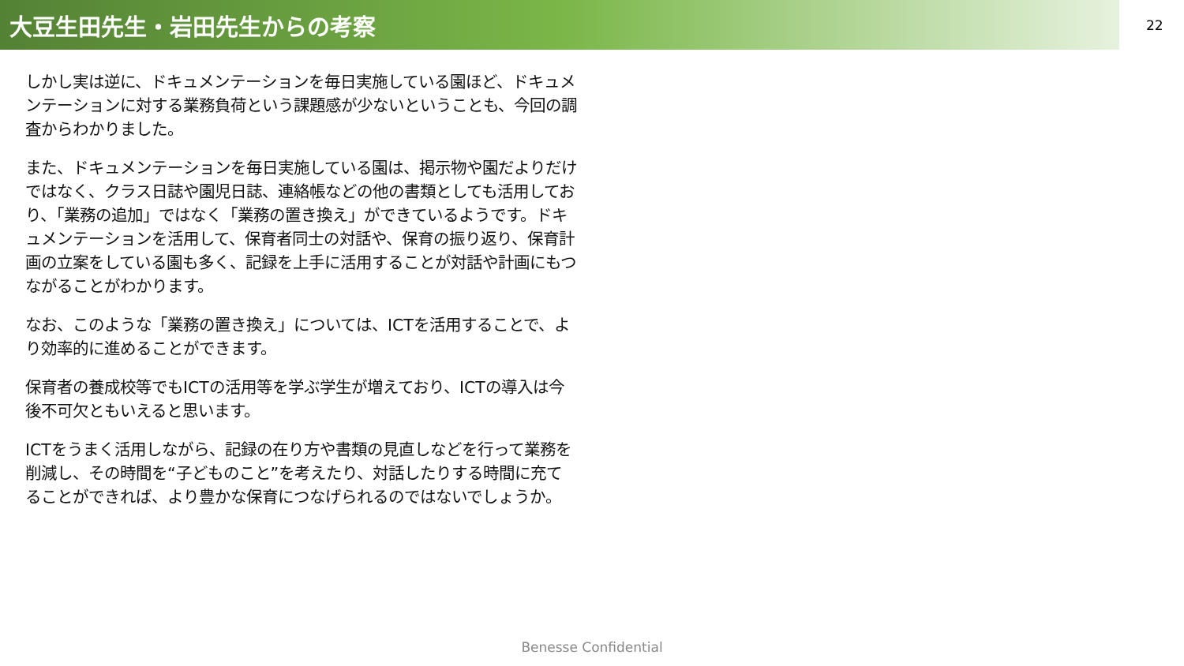大豆生田先生・岩田先生からの考察
22
しかし実は逆に、ドキュメンテーションを毎日実施している園ほど、ドキュメンテーションに対する業務負荷という課題感が少ないということも、今回の調査からわかりました。
また、ドキュメンテーションを毎日実施している園は、掲示物や園だよりだけではなく、クラス日誌や園児日誌、連絡帳などの他の書類としても活用しており、「業務の追加」ではなく「業務の置き換え」ができているようです。ドキュメンテーションを活用して、保育者同士の対話や、保育の振り返り、保育計画の立案をしている園も多く、記録を上手に活用することが対話や計画にもつながることがわかります。
なお、このような「業務の置き換え」については、ICTを活用することで、より効率的に進めることができます。
保育者の養成校等でもICTの活用等を学ぶ学生が増えており、ICTの導入は今後不可欠ともいえると思います。
ICTをうまく活用しながら、記録の在り方や書類の見直しなどを行って業務を削減し、その時間を“子どものこと”を考えたり、対話したりする時間に充てることができれば、より豊かな保育につなげられるのではないでしょうか。
Benesse Confidential